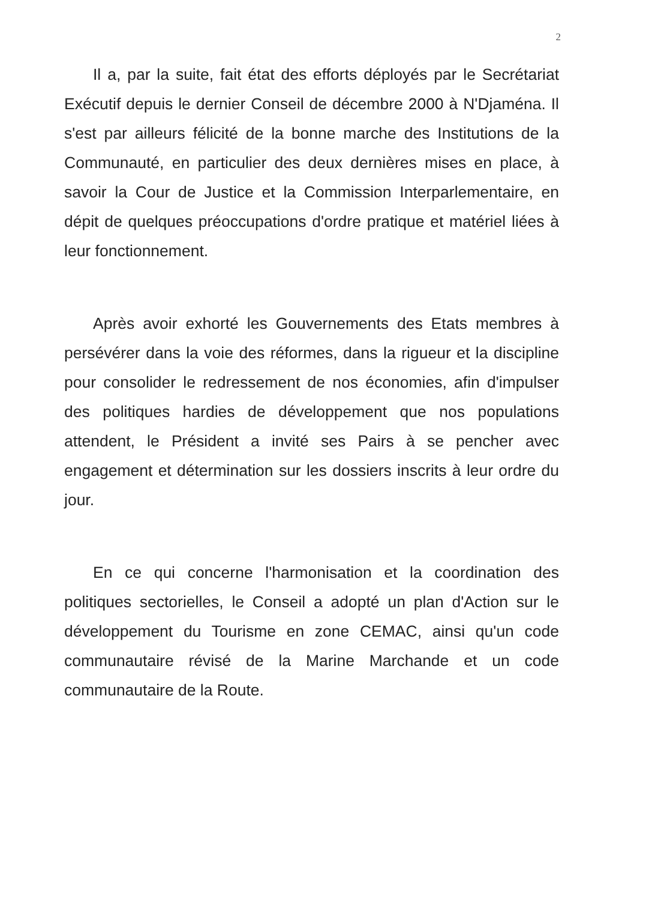2
Il a, par la suite, fait état des efforts déployés par le Secrétariat Exécutif depuis le dernier Conseil de décembre 2000 à N'Djaména. Il s'est par ailleurs félicité de la bonne marche des Institutions de la Communauté, en particulier des deux dernières mises en place, à savoir la Cour de Justice et la Commission Interparlementaire, en dépit de quelques préoccupations d'ordre pratique et matériel liées à leur fonctionnement.
Après avoir exhorté les Gouvernements des Etats membres à persévérer dans la voie des réformes, dans la rigueur et la discipline pour consolider le redressement de nos économies, afin d'impulser des politiques hardies de développement que nos populations attendent, le Président a invité ses Pairs à se pencher avec engagement et détermination sur les dossiers inscrits à leur ordre du jour.
En ce qui concerne l'harmonisation et la coordination des politiques sectorielles, le Conseil a adopté un plan d'Action sur le développement du Tourisme en zone CEMAC, ainsi qu'un code communautaire révisé de la Marine Marchande et un code communautaire de la Route.